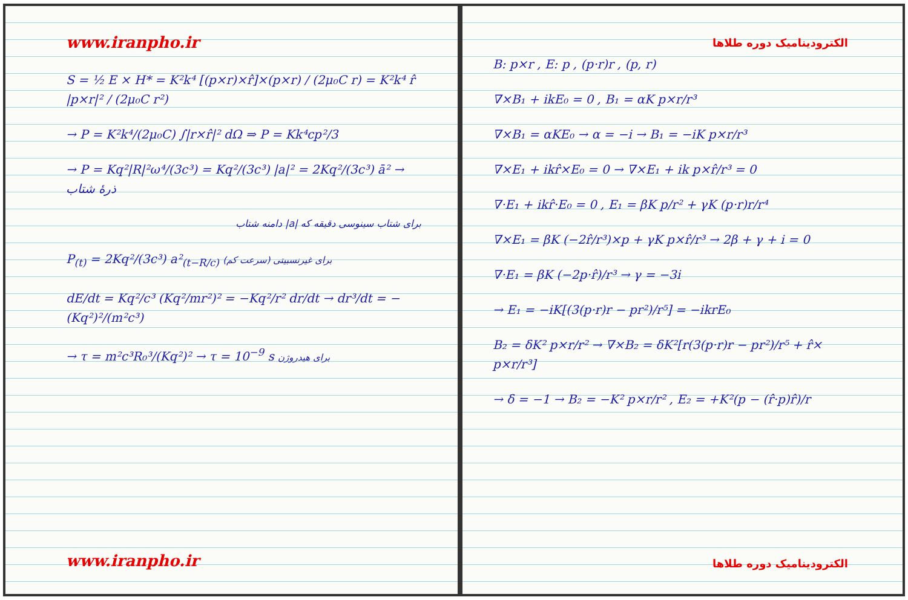www.iranpho.ir
S = ½ E × H* = K²k⁴ [(p×r)×r̂]×(p×r) / (2μ₀C r) = K²k⁴ r̂ |p×r|² / (2μ₀C r²)
→ P = K²k⁴/(2μ₀C) ∫|r×r̂|² dΩ ⇒ P = Kk⁴cp²/3
→ P = Kq²|R|²ω⁴/(3c³) = Kq²/(3c³) |a|² = 2Kq²/(3c³) ā² → ذرهٔ شتاب
برای شتاب‌ سینوسی دقیقه که |a| دامنه شتاب
P<sub>(t)</sub> = 2Kq²/(3c³) a²<sub>(t−R/c)</sub> برای غیرنسبیتی (سرعت کم)
dE/dt = Kq²/c³ (Kq²/mr²)² = −Kq²/r² dr/dt → dr³/dt = −(Kq²)²/(m²c³)
→ τ = m²c³R₀³/(Kq²)² → τ = 10<sup>−9</sup> s برای هیدروژن
www.iranpho.ir
الکترودینامیک دوره طلاها
B: p×r , E: p , (p·r)r , (p, r)
∇×B₁ + ikE₀ = 0 , B₁ = αK p×r/r³
∇×B₁ = αKE₀ → α = −i → B₁ = −iK p×r/r³
∇×E₁ + ikr̂×E₀ = 0 → ∇×E₁ + ik p×r̂/r³ = 0
∇·E₁ + ikr̂·E₀ = 0 , E₁ = βK p/r² + γK (p·r)r/r⁴
∇×E₁ = βK (−2r̂/r³)×p + γK p×r̂/r³ → 2β + γ + i = 0
∇·E₁ = βK (−2p·r̂)/r³ → γ = −3i
→ E₁ = −iK[(3(p·r)r − pr²)/r⁵] = −ikrE₀
B₂ = δK² p×r/r² → ∇×B₂ = δK²[r(3(p·r)r − pr²)/r⁵ + r̂× p×r/r³]
→ δ = −1 → B₂ = −K² p×r/r² , E₂ = +K²(p − (r̂·p)r̂)/r
الکترودینامیک دوره طلاها